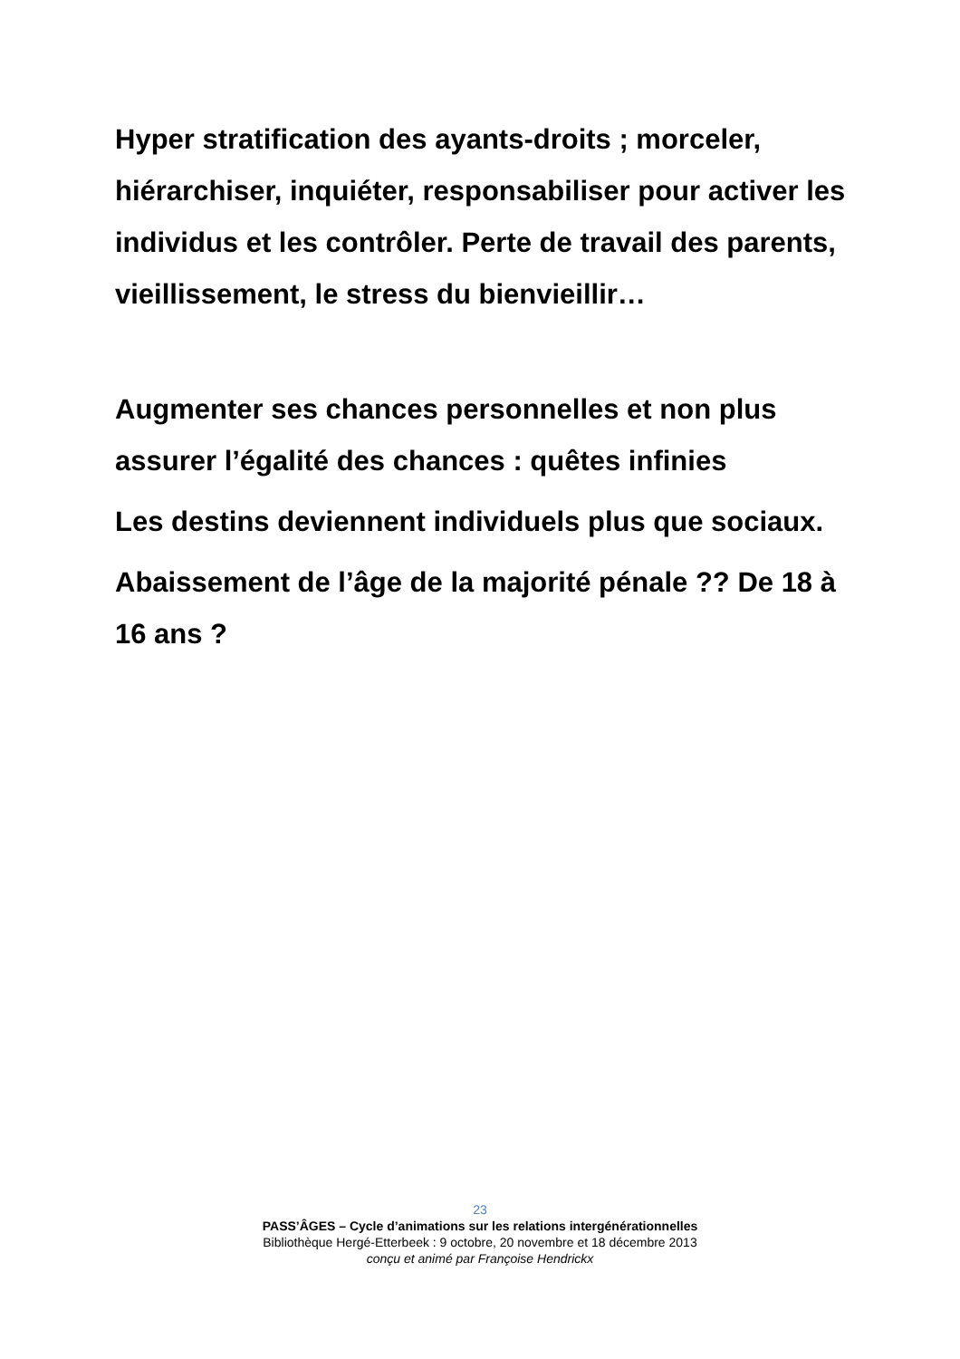Hyper stratification des ayants-droits ; morceler, hiérarchiser, inquiéter, responsabiliser pour activer les individus et les contrôler. Perte de travail des parents, vieillissement, le stress du bienvieillir…
Augmenter ses chances personnelles et non plus assurer l’égalité des chances : quêtes infinies
Les destins deviennent individuels plus que sociaux.
Abaissement de l’âge de la majorité pénale ?? De 18 à 16 ans ?
23
PASS’ÂGES – Cycle d’animations sur les relations intergénérationnelles
Bibliothèque Hergé-Etterbeek : 9 octobre, 20 novembre et 18 décembre 2013
conçu et animé par Françoise Hendrickx